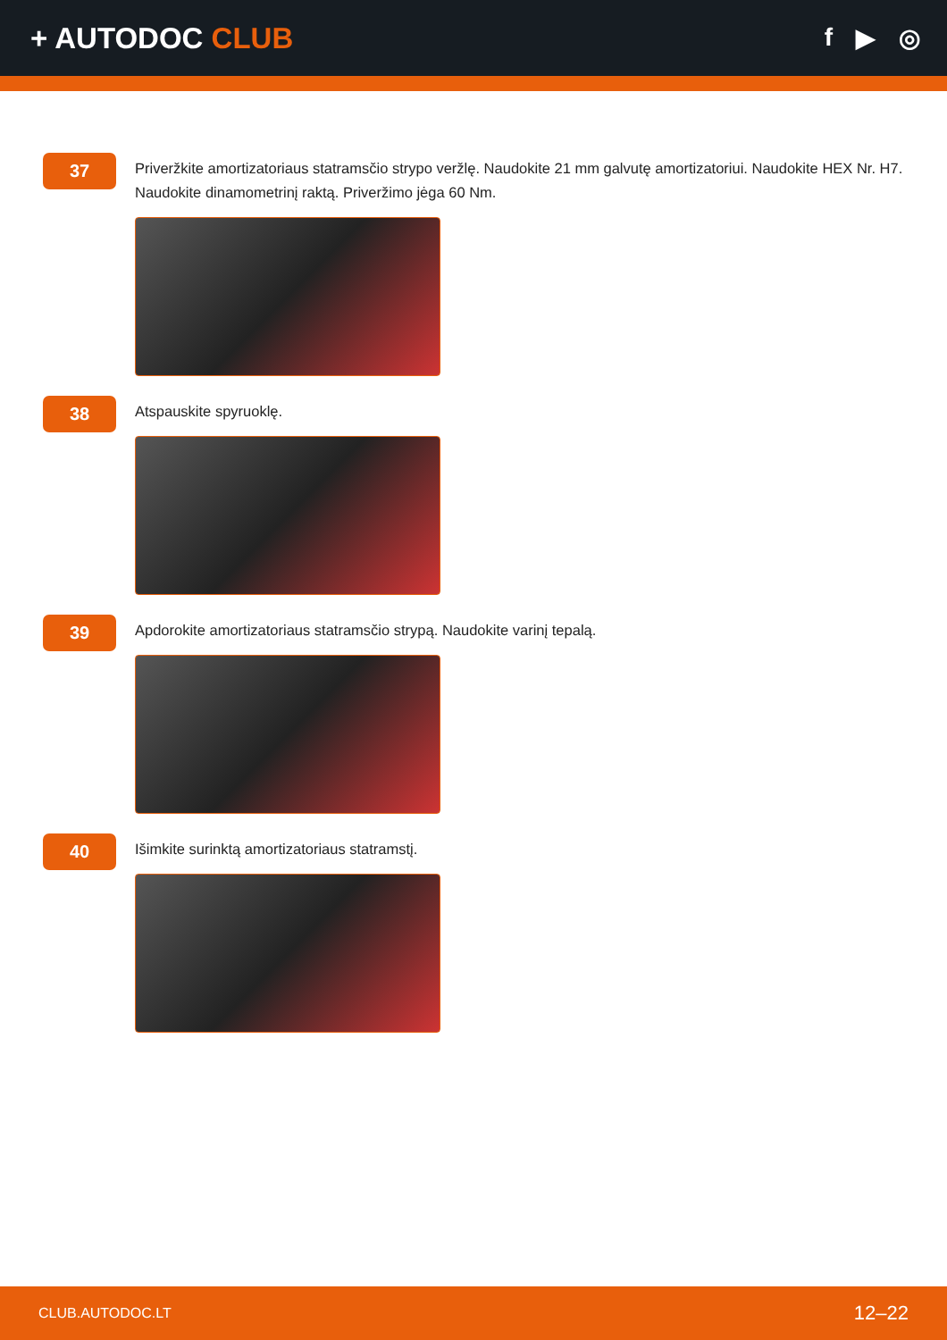+ AUTODOC CLUB
f ▶ ◎
37
Priveržkite amortizatoriaus statramsčio strypo veržlę. Naudokite 21 mm galvutę amortizatoriui. Naudokite HEX Nr. H7. Naudokite dinamometrinį raktą. Priveržimo jėga 60 Nm.
38
Atspauskite spyruoklę.
39
Apdorokite amortizatoriaus statramsčio strypą. Naudokite varinį tepalą.
40
Išimkite surinktą amortizatoriaus statramstį.
CLUB.AUTODOC.LT 12–22